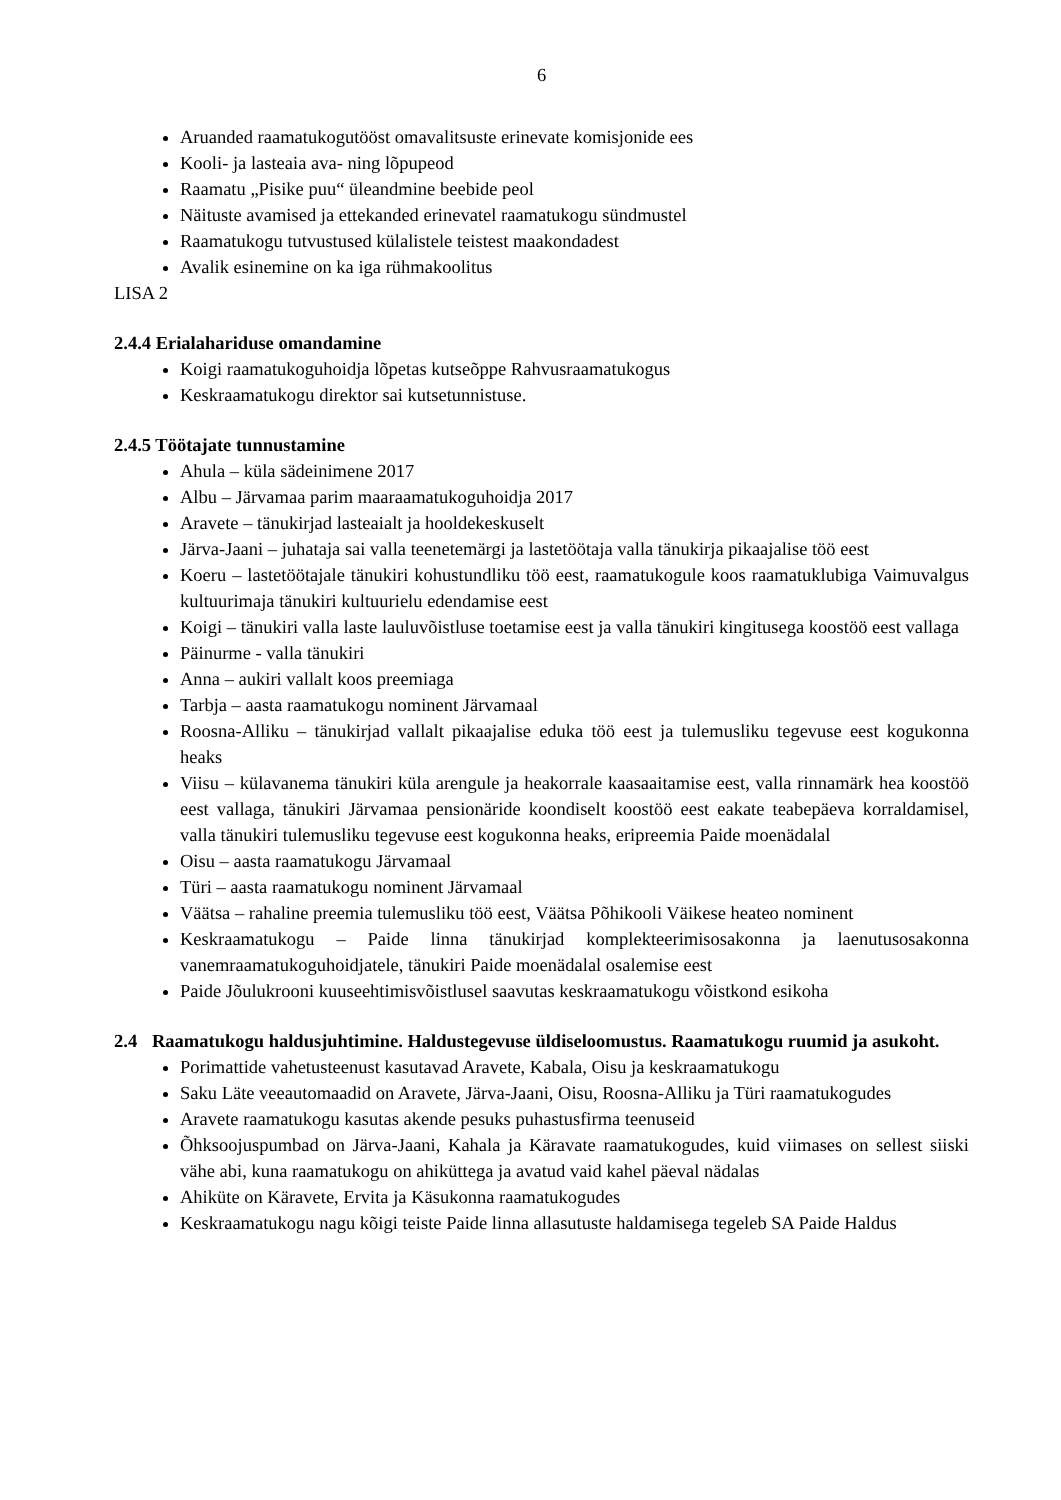6
Aruanded raamatukogutööst omavalitsuste erinevate komisjonide ees
Kooli- ja lasteaia ava- ning lõpupeod
Raamatu „Pisike puu“ üleandmine beebide peol
Näituste avamised ja ettekanded erinevatel raamatukogu sündmustel
Raamatukogu tutvustused külalistele teistest maakondadest
Avalik esinemine on ka iga rühmakoolitus
LISA 2
2.4.4 Erialahariduse omandamine
Koigi raamatukoguhoidja lõpetas kutseõppe Rahvusraamatukogus
Keskraamatukogu direktor sai kutsetunnistuse.
2.4.5 Töötajate tunnustamine
Ahula – küla sädeinimene 2017
Albu – Järvamaa parim maaraamatukoguhoidja 2017
Aravete – tänukirjad lasteaialt ja hooldekeskuselt
Järva-Jaani – juhataja sai valla teenetemärgi ja lastetöötaja valla tänukirja pikaajalise töö eest
Koeru – lastetöötajale tänukiri kohustundliku töö eest, raamatukogule koos raamatuklubiga Vaimuvalgus kultuurimaja tänukiri kultuurielu edendamise eest
Koigi – tänukiri valla laste lauluvõistluse toetamise eest ja valla tänukiri kingitusega koostöö eest vallaga
Päinurme - valla tänukiri
Anna – aukiri vallalt koos preemiaga
Tarbja – aasta raamatukogu nominent Järvamaal
Roosna-Alliku – tänukirjad vallalt pikaajalise eduka töö eest ja tulemusliku tegevuse eest kogukonna heaks
Viisu – külavanema tänukiri küla arengule ja heakorrale kaasaaitamise eest, valla rinnamärk hea koostöö eest vallaga, tänukiri Järvamaa pensionäride koondiselt koostöö eest eakate teabepäeva korraldamisel, valla tänukiri tulemusliku tegevuse eest kogukonna heaks, eripreemia Paide moenädalal
Oisu – aasta raamatukogu Järvamaal
Türi – aasta raamatukogu nominent Järvamaal
Väätsa – rahaline preemia tulemusliku töö eest, Väätsa Põhikooli Väikese heateo nominent
Keskraamatukogu – Paide linna tänukirjad komplekteerimisosakonna ja laenutusosakonna vanemraamatukoguhoidjatele, tänukiri Paide moenädalal osalemise eest
Paide Jõulukrooni kuuseehtimisvõistlusel saavutas keskraamatukogu võistkond esikoha
2.4 Raamatukogu haldusjuhtimine. Haldustegevuse üldiseloomustus. Raamatukogu ruumid ja asukoht.
Porimattide vahetusteenust kasutavad Aravete, Kabala, Oisu ja keskraamatukogu
Saku Läte veeautomaadid on Aravete, Järva-Jaani, Oisu, Roosna-Alliku ja Türi raamatukogudes
Aravete raamatukogu kasutas akende pesuks puhastusfirma teenuseid
Õhksoojuspumbad on Järva-Jaani, Kahala ja Käravate raamatukogudes, kuid viimases on sellest siiski vähe abi, kuna raamatukogu on ahiküttega ja avatud vaid kahel päeval nädalas
Ahiküte on Käravete, Ervita ja Käsukonna raamatukogudes
Keskraamatukogu nagu kõigi teiste Paide linna allasutuste haldamisega tegeleb SA Paide Haldus